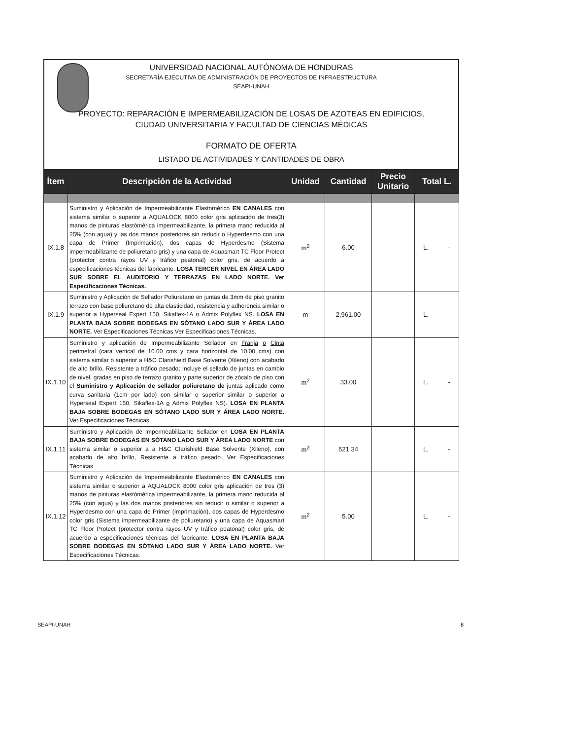UNIVERSIDAD NACIONAL AUTÓNOMA DE HONDURAS
SECRETARÍA EJECUTIVA DE ADMINISTRACIÓN DE PROYECTOS DE INFRAESTRUCTURA
SEAPI-UNAH
PROYECTO: REPARACIÓN E IMPERMEABILIZACIÓN DE LOSAS DE AZOTEAS EN EDIFICIOS,
CIUDAD UNIVERSITARIA Y FACULTAD DE CIENCIAS MÉDICAS
FORMATO DE OFERTA
LISTADO DE ACTIVIDADES Y CANTIDADES DE OBRA
| Ítem | Descripción de la Actividad | Unidad | Cantidad | Precio Unitario | Total L. |
| --- | --- | --- | --- | --- | --- |
| IX.1.8 | Suministro y Aplicación de Impermeabilizante Elastomérico EN CANALES con sistema similar o superior a AQUALOCK 8000 color gris aplicación de tres(3) manos de pinturas elastómérica impermeabilizante, la primera mano reducida al 25% (con agua) y las dos manos posteriores sin reducir o Hyperdesmo con una capa de Primer (Imprimación), dos capas de Hyperdesmo (Sistema impermeabilizante de poliuretano gris) y una capa de Aquasmart TC Floor Protect (protector contra rayos UV y tráfico peatonal) color gris, de acuerdo a especificaciones técnicas del fabricante. LOSA TERCER NIVEL EN ÁREA LADO SUR SOBRE EL AUDITORIO Y TERRAZAS EN LADO NORTE. Ver Especificaciones Técnicas. | m<sup>2</sup> | 6.00 | | L. - |
| IX.1.9 | Suministro y Aplicación de Sellador Poliuretano en juntas de 3mm de piso granito terrazo con base poliuretano de alta elasticidad, resistencia y adherencia similar o superior a Hyperseal Expert 150, Sikaflex-1A o Admix Polyflex NS. LOSA EN PLANTA BAJA SOBRE BODEGAS EN SÓTANO LADO SUR Y ÁREA LADO NORTE. Ver Especificaciones Técnicas.Ver Especificaciones Técnicas. | m | 2,961.00 | | L. - |
| IX.1.10 | Suministro y aplicación de Impermeabilizante Sellador en Franja o Cinta perimetral (cara vertical de 10.00 cms y cara horizontal de 10.00 cms) con sistema similar o superior a H&C Clarishield Base Solvente (Xileno) con acabado de alto brillo, Resistente a tráfico pesado; Incluye el sellado de juntas en cambio de nivel, gradas en piso de terrazo granito y parte superior de zócalo de piso con el Suministro y Aplicación de sellador poliuretano de juntas aplicado como curva sanitaria (1cm por lado) con similar o superior similar o superior a Hyperseal Expert 150, Sikaflex-1A o Admix Polyflex NS). LOSA EN PLANTA BAJA SOBRE BODEGAS EN SÓTANO LADO SUR Y ÁREA LADO NORTE. Ver Especificaciones Técnicas. | m<sup>2</sup> | 33.00 | | L. - |
| IX.1.11 | Suministro y Aplicación de Impermeabilizante Sellador en LOSA EN PLANTA BAJA SOBRE BODEGAS EN SÓTANO LADO SUR Y ÁREA LADO NORTE con sistema similar o superior a a H&C Clarishield Base Solvente (Xileno), con acabado de alto brillo, Resistente a tráfico pesado. Ver Especificaciones Técnicas. | m<sup>2</sup> | 521.34 | | L. - |
| IX.1.12 | Suministro y Aplicación de Impermeabilizante Elastomérico EN CANALES con sistema similar o superior a AQUALOCK 8000 color gris aplicación de tres (3) manos de pinturas elastómérica impermeabilizante, la primera mano reducida al 25% (con agua) y las dos manos posteriores sin reducir o similar o superior a Hyperdesmo con una capa de Primer (Imprimación), dos capas de Hyperdesmo color gris (Sistema impermeabilizante de poliuretano) y una capa de Aquasmart TC Floor Protect (protector contra rayos UV y tráfico peatonal) color gris, de acuerdo a especificaciones técnicas del fabricante. LOSA EN PLANTA BAJA SOBRE BODEGAS EN SÓTANO LADO SUR Y ÁREA LADO NORTE. Ver Especificaciones Técnicas. | m<sup>2</sup> | 5.00 | | L. - |
SEAPI-UNAH 8